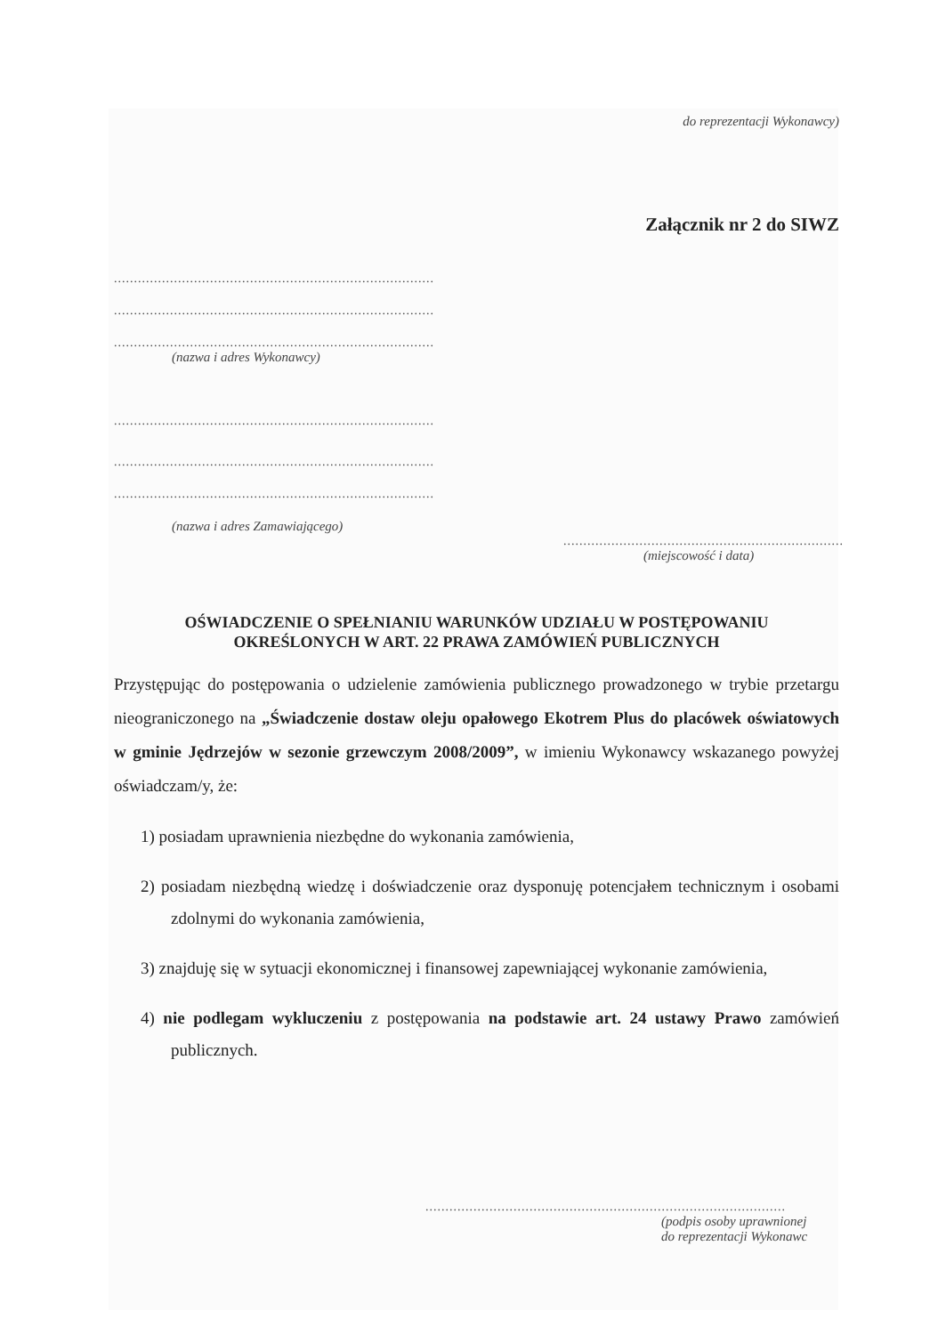do reprezentacji Wykonawcy)
Załącznik nr 2 do SIWZ
................................................................................
................................................................................
................................................................................
(nazwa i adres Wykonawcy)
................................................................................
................................................................................
................................................................................
(nazwa i adres Zamawiającego)
......................................................................
(miejscowość i data)
OŚWIADCZENIE O SPEŁNIANIU WARUNKÓW UDZIAŁU W POSTĘPOWANIU
OKREŚLONYCH W ART. 22 PRAWA ZAMÓWIEŃ PUBLICZNYCH
Przystępując do postępowania o udzielenie zamówienia publicznego prowadzonego w trybie przetargu nieograniczonego na „Świadczenie dostaw oleju opałowego Ekotrem Plus do placówek oświatowych w gminie Jędrzejów w sezonie grzewczym 2008/2009”, w imieniu Wykonawcy wskazanego powyżej oświadczam/y, że:
1) posiadam uprawnienia niezbędne do wykonania zamówienia,
2) posiadam niezbędną wiedzę i doświadczenie oraz dysponuję potencjałem technicznym i osobami zdolnymi do wykonania zamówienia,
3) znajduję się w sytuacji ekonomicznej i finansowej zapewniającej wykonanie zamówienia,
4) nie podlegam wykluczeniu z postępowania na podstawie art. 24 ustawy Prawo zamówień publicznych.
..........................................................................................
(podpis osoby uprawnionej
do reprezentacji Wykonawc